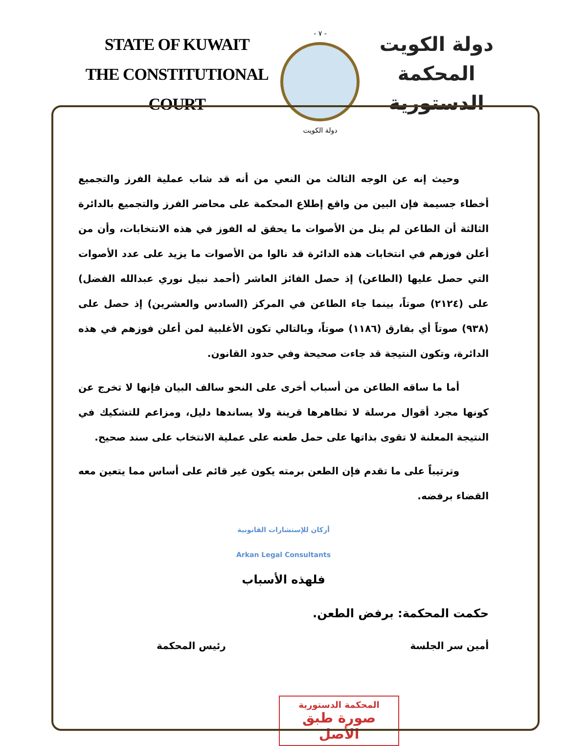STATE OF KUWAIT
THE CONSTITUTIONAL COURT
- ٧ -
دولة الكويت
دولة الكويت
المحكمة الدستورية
وحيث إنه عن الوجه الثالث من النعي من أنه قد شاب عملية الفرز والتجميع أخطاء جسيمة فإن البين من واقع إطلاع المحكمة على محاضر الفرز والتجميع بالدائرة الثالثة أن الطاعن لم ينل من الأصوات ما يحقق له الفوز في هذه الانتخابات، وأن من أعلن فوزهم في انتخابات هذه الدائرة قد نالوا من الأصوات ما يزيد على عدد الأصوات التي حصل عليها (الطاعن) إذ حصل الفائز العاشر (أحمد نبيل نوري عبدالله الفضل) على (٢١٢٤) صوتاً، بينما جاء الطاعن في المركز (السادس والعشرين) إذ حصل على (٩٣٨) صوتاً أي بفارق (١١٨٦) صوتاً، وبالتالي تكون الأغلبية لمن أعلن فوزهم في هذه الدائرة، وتكون النتيجة قد جاءت صحيحة وفي حدود القانون.
أما ما ساقه الطاعن من أسباب أخرى على النحو سالف البيان فإنها لا تخرج عن كونها مجرد أقوال مرسلة لا تظاهرها قرينة ولا يساندها دليل، ومزاعم للتشكيك في النتيجة المعلنة لا تقوى بذاتها على حمل طعنه على عملية الانتخاب على سند صحيح.
وترتيباً على ما تقدم فإن الطعن برمته يكون غير قائم على أساس مما يتعين معه القضاء برفضه.
أركان للإستشارات القانونية
Arkan Legal Consultants
فلهذه الأسباب
حكمت المحكمة: برفض الطعن.
أمين سر الجلسة رئيس المحكمة
المحكمة الدستورية
صورة طبق الأصل